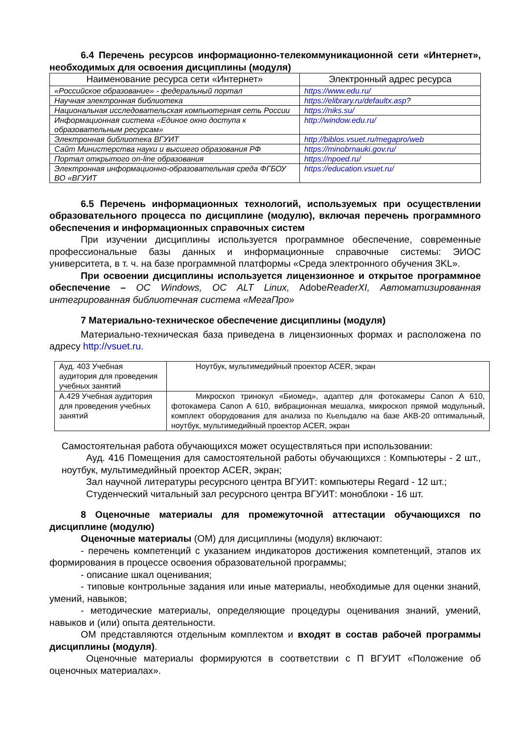6.4 Перечень ресурсов информационно-телекоммуникационной сети «Интернет», необходимых для освоения дисциплины (модуля)
| Наименование ресурса сети «Интернет» | Электронный адрес ресурса |
| --- | --- |
| «Российское образование» - федеральный портал | https://www.edu.ru/ |
| Научная электронная библиотека | https://elibrary.ru/defaultx.asp ? |
| Национальная исследовательская компьютерная сеть России | https://niks.su/ |
| Информационная система «Единое окно доступа к образовательным ресурсам» | http://window.edu.ru/ |
| Электронная библиотека ВГУИТ | http://biblos.vsuet.ru/megapro/web |
| Сайт Министерства науки и высшего образования РФ | https://minobrnauki.gov.ru/ |
| Портал открытого on-line образования | https://npoed.ru/ |
| Электронная информационно-образовательная среда ФГБОУ ВО «ВГУИТ | https://education.vsuet.ru/ |
6.5 Перечень информационных технологий, используемых при осуществлении образовательного процесса по дисциплине (модулю), включая перечень программного обеспечения и информационных справочных систем
При изучении дисциплины используется программное обеспечение, современные профессиональные базы данных и информационные справочные системы: ЭИОС университета, в т. ч. на базе программной платформы «Среда электронного обучения 3KL».
При освоении дисциплины используется лицензионное и открытое программное обеспечение – ОС Windows, ОС ALT Linux, AdobeReaderXI, Автоматизированная интегрированная библиотечная система «МегаПро»
7 Материально-техническое обеспечение дисциплины (модуля)
Материально-техническая база приведена в лицензионных формах и расположена по адресу http://vsuet.ru.
| Ауд. 403 Учебная аудитория для проведения учебных занятий | Ноутбук, мультимедийный проектор ACER, экран |
| А.429 Учебная аудитория для проведения учебных занятий | Микроскоп тринокул «Биомед», адаптер для фотокамеры Canon A 610, фотокамера Canon A 610, вибрационная мешалка, микроскоп прямой модульный, комплект оборудования для анализа по Кьельдалю на базе АКВ-20 оптимальный, ноутбук, мультимедийный проектор ACER, экран |
Самостоятельная работа обучающихся может осуществляться при использовании:
Ауд. 416 Помещения для самостоятельной работы обучающихся : Компьютеры - 2 шт., ноутбук, мультимедийный проектор ACER, экран;
Зал научной литературы ресурсного центра ВГУИТ: компьютеры Regard - 12 шт.;
Студенческий читальный зал ресурсного центра ВГУИТ: моноблоки - 16 шт.
8 Оценочные материалы для промежуточной аттестации обучающихся по дисциплине (модулю)
Оценочные материалы (ОМ) для дисциплины (модуля) включают:
- перечень компетенций с указанием индикаторов достижения компетенций, этапов их формирования в процессе освоения образовательной программы;
- описание шкал оценивания;
- типовые контрольные задания или иные материалы, необходимые для оценки знаний, умений, навыков;
- методические материалы, определяющие процедуры оценивания знаний, умений, навыков и (или) опыта деятельности.
ОМ представляются отдельным комплектом и входят в состав рабочей программы дисциплины (модуля).
Оценочные материалы формируются в соответствии с П ВГУИТ «Положение об оценочных материалах».